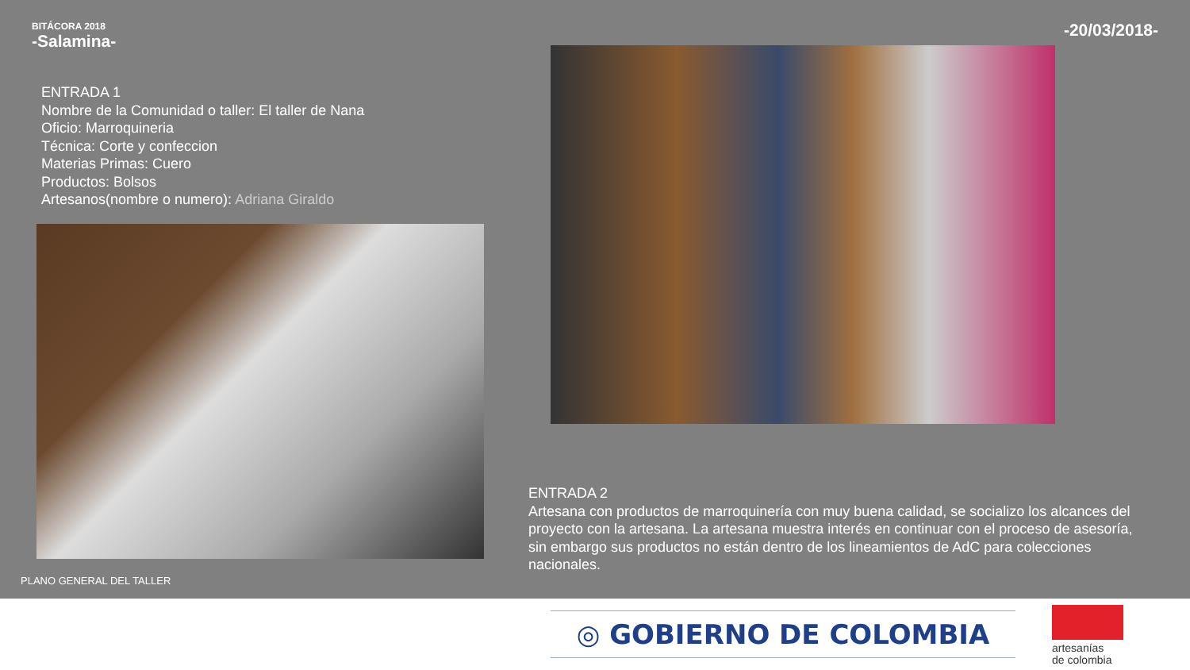BITÁCORA 2018
-Salamina-
-20/03/2018-
ENTRADA 1
Nombre de la Comunidad o taller: El taller de Nana
Oficio: Marroquineria
Técnica: Corte y confeccion
Materias Primas: Cuero
Productos: Bolsos
Artesanos(nombre o numero): Adriana Giraldo
ENTRADA 2
Artesana con productos de marroquinería con muy buena calidad, se socializo los alcances del proyecto con la artesana. La artesana muestra interés en continuar con el proceso de asesoría, sin embargo sus productos no están dentro de los lineamientos de AdC para colecciones nacionales.
PLANO GENERAL DEL TALLER
◎ GOBIERNO DE COLOMBIA
artesanías
de colombia